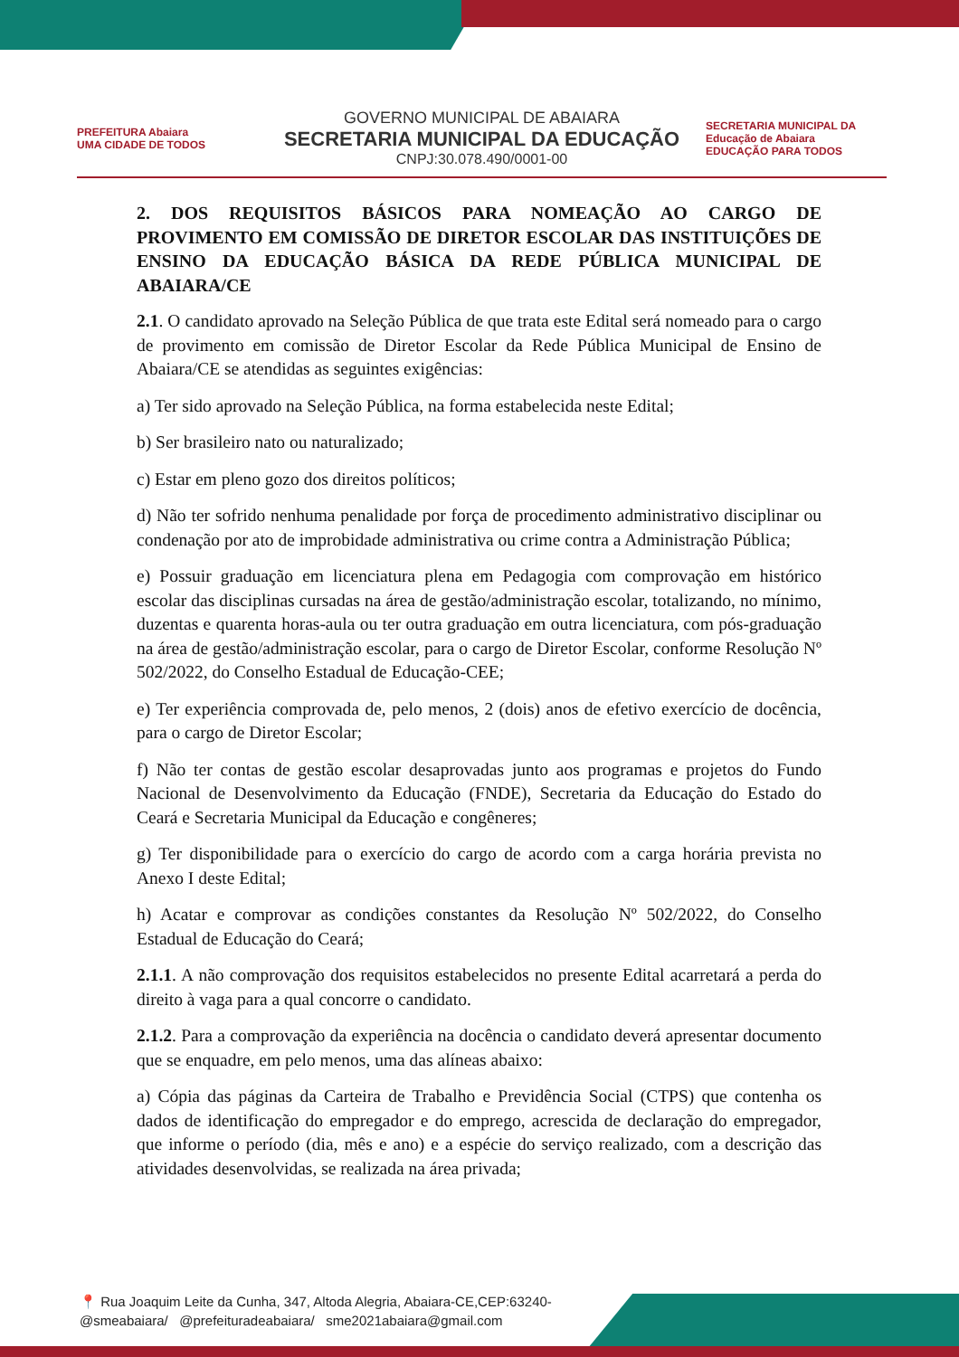PREFEITURA Abaiara
UMA CIDADE DE TODOS
GOVERNO MUNICIPAL DE ABAIARA
SECRETARIA MUNICIPAL DA EDUCAÇÃO
CNPJ:30.078.490/0001-00
SECRETARIA MUNICIPAL DA Educação de Abaiara
EDUCAÇÃO PARA TODOS
2. DOS REQUISITOS BÁSICOS PARA NOMEAÇÃO AO CARGO DE PROVIMENTO EM COMISSÃO DE DIRETOR ESCOLAR DAS INSTITUIÇÕES DE ENSINO DA EDUCAÇÃO BÁSICA DA REDE PÚBLICA MUNICIPAL DE ABAIARA/CE
2.1. O candidato aprovado na Seleção Pública de que trata este Edital será nomeado para o cargo de provimento em comissão de Diretor Escolar da Rede Pública Municipal de Ensino de Abaiara/CE se atendidas as seguintes exigências:
a) Ter sido aprovado na Seleção Pública, na forma estabelecida neste Edital;
b) Ser brasileiro nato ou naturalizado;
c) Estar em pleno gozo dos direitos políticos;
d) Não ter sofrido nenhuma penalidade por força de procedimento administrativo disciplinar ou condenação por ato de improbidade administrativa ou crime contra a Administração Pública;
e) Possuir graduação em licenciatura plena em Pedagogia com comprovação em histórico escolar das disciplinas cursadas na área de gestão/administração escolar, totalizando, no mínimo, duzentas e quarenta horas-aula ou ter outra graduação em outra licenciatura, com pós-graduação na área de gestão/administração escolar, para o cargo de Diretor Escolar, conforme Resolução Nº 502/2022, do Conselho Estadual de Educação-CEE;
e) Ter experiência comprovada de, pelo menos, 2 (dois) anos de efetivo exercício de docência, para o cargo de Diretor Escolar;
f) Não ter contas de gestão escolar desaprovadas junto aos programas e projetos do Fundo Nacional de Desenvolvimento da Educação (FNDE), Secretaria da Educação do Estado do Ceará e Secretaria Municipal da Educação e congêneres;
g) Ter disponibilidade para o exercício do cargo de acordo com a carga horária prevista no Anexo I deste Edital;
h) Acatar e comprovar as condições constantes da Resolução Nº 502/2022, do Conselho Estadual de Educação do Ceará;
2.1.1. A não comprovação dos requisitos estabelecidos no presente Edital acarretará a perda do direito à vaga para a qual concorre o candidato.
2.1.2. Para a comprovação da experiência na docência o candidato deverá apresentar documento que se enquadre, em pelo menos, uma das alíneas abaixo:
a) Cópia das páginas da Carteira de Trabalho e Previdência Social (CTPS) que contenha os dados de identificação do empregador e do emprego, acrescida de declaração do empregador, que informe o período (dia, mês e ano) e a espécie do serviço realizado, com a descrição das atividades desenvolvidas, se realizada na área privada;
📍 Rua Joaquim Leite da Cunha, 347, Altoda Alegria, Abaiara-CE,CEP:63240-
@smeabaiara/ @prefeituradeabaiara/ sme2021abaiara@gmail.com